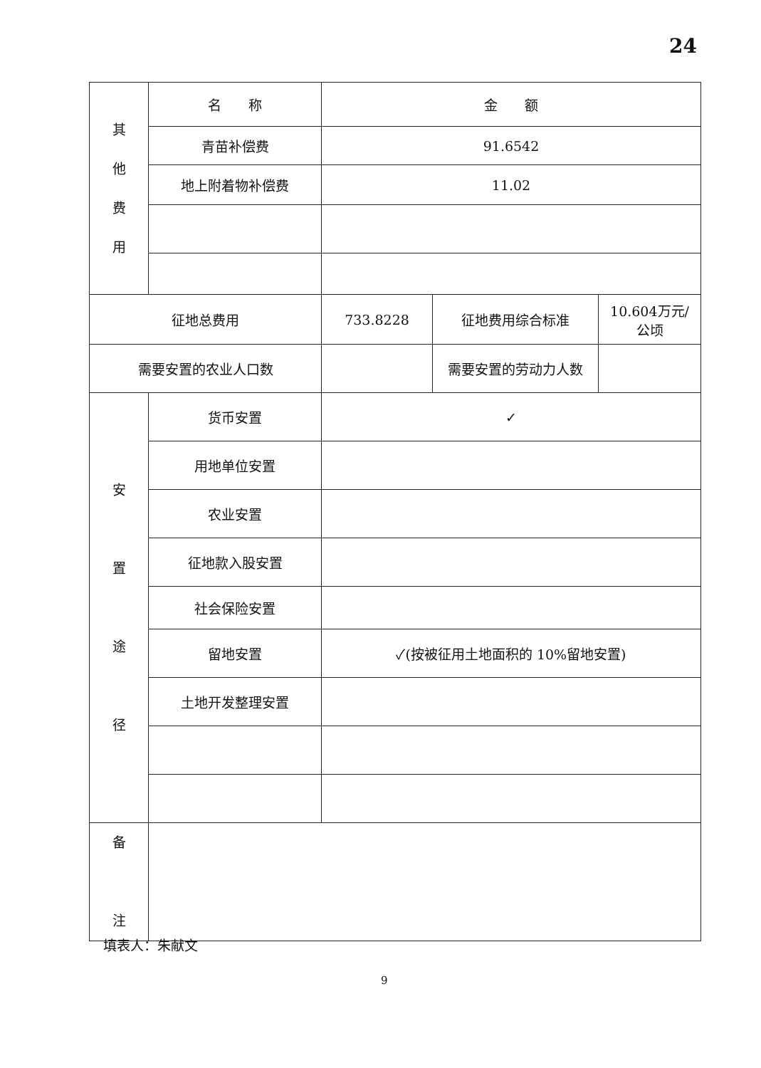24
| 其 他 费 用 | 名 称 | 金 额 | | |
| | 青苗补偿费 | 91.6542 | | |
| | 地上附着物补偿费 | 11.02 | | |
| 征地总费用 | | 733.8228 | 征地费用综合标准 | 10.604万元/ 公顷 |
| 需要安置的农业人口数 | | | 需要安置的劳动力人数 | |
| 安 置 途 径 | 货币安置 | ✓ | | |
| | 用地单位安置 | | | |
| | 农业安置 | | | |
| | 征地款入股安置 | | | |
| | 社会保险安置 | | | |
| | 留地安置 | ✓(按被征用土地面积的 10%留地安置) | | |
| | 土地开发整理安置 | | | |
| 备 注 | | | | |
填表人：朱献文
9